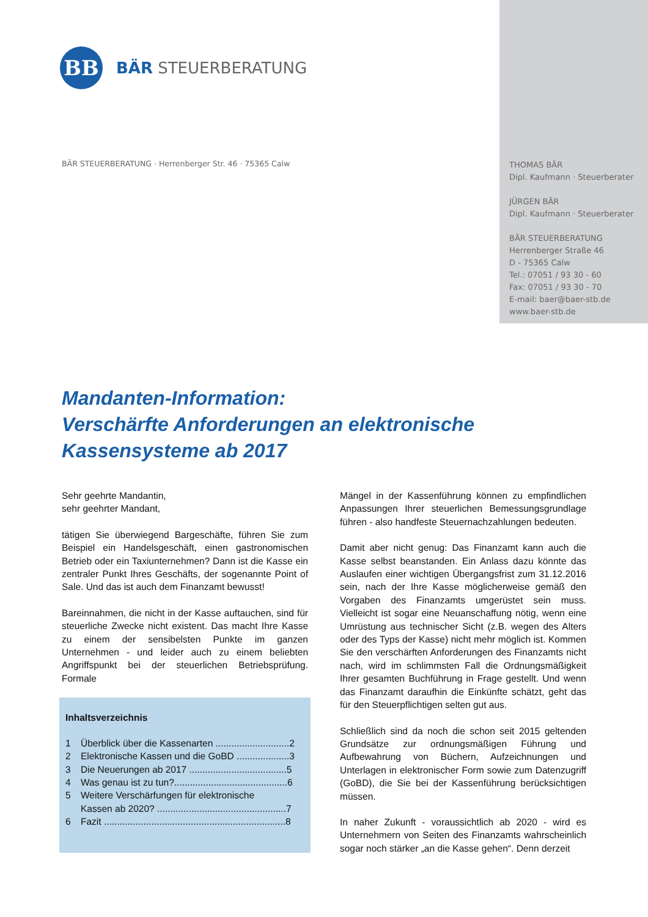BB
BÄR STEUERBERATUNG
BÄR STEUERBERATUNG · Herrenberger Str. 46 · 75365 Calw
THOMAS BÄR
Dipl. Kaufmann · Steuerberater
JÜRGEN BÄR
Dipl. Kaufmann · Steuerberater
BÄR STEUERBERATUNG
Herrenberger Straße 46
D - 75365 Calw
Tel.: 07051 / 93 30 - 60
Fax: 07051 / 93 30 - 70
E-mail: baer@baer-stb.de
www.baer-stb.de
Mandanten-Information:
Verschärfte Anforderungen an elektronische
Kassensysteme ab 2017
Sehr geehrte Mandantin,
sehr geehrter Mandant,
tätigen Sie überwiegend Bargeschäfte, führen Sie zum Beispiel ein Handelsgeschäft, einen gastronomischen Betrieb oder ein Taxiunternehmen? Dann ist die Kasse ein zentraler Punkt Ihres Geschäfts, der sogenannte Point of Sale. Und das ist auch dem Finanzamt bewusst!
Bareinnahmen, die nicht in der Kasse auftauchen, sind für steuerliche Zwecke nicht existent. Das macht Ihre Kasse zu einem der sensibelsten Punkte im ganzen Unternehmen - und leider auch zu einem beliebten Angriffspunkt bei der steuerlichen Betriebsprüfung. Formale
Inhaltsverzeichnis
1 Überblick über die Kassenarten ............................2
2 Elektronische Kassen und die GoBD ....................3
3 Die Neuerungen ab 2017 .....................................5
4 Was genau ist zu tun?...........................................6
5 Weitere Verschärfungen für elektronische
Kassen ab 2020? .................................................7
6 Fazit .....................................................................8
Mängel in der Kassenführung können zu empfindlichen Anpassungen Ihrer steuerlichen Bemessungsgrundlage führen - also handfeste Steuernachzahlungen bedeuten.
Damit aber nicht genug: Das Finanzamt kann auch die Kasse selbst beanstanden. Ein Anlass dazu könnte das Auslaufen einer wichtigen Übergangsfrist zum 31.12.2016 sein, nach der Ihre Kasse möglicherweise gemäß den Vorgaben des Finanzamts umgerüstet sein muss. Vielleicht ist sogar eine Neuanschaffung nötig, wenn eine Umrüstung aus technischer Sicht (z.B. wegen des Alters oder des Typs der Kasse) nicht mehr möglich ist. Kommen Sie den verschärften Anforderungen des Finanzamts nicht nach, wird im schlimmsten Fall die Ordnungsmäßigkeit Ihrer gesamten Buchführung in Frage gestellt. Und wenn das Finanzamt daraufhin die Einkünfte schätzt, geht das für den Steuerpflichtigen selten gut aus.
Schließlich sind da noch die schon seit 2015 geltenden Grundsätze zur ordnungsmäßigen Führung und Aufbewahrung von Büchern, Aufzeichnungen und Unterlagen in elektronischer Form sowie zum Datenzugriff (GoBD), die Sie bei der Kassenführung berücksichtigen müssen.
In naher Zukunft - voraussichtlich ab 2020 - wird es Unternehmern von Seiten des Finanzamts wahrscheinlich sogar noch stärker „an die Kasse gehen“. Denn derzeit